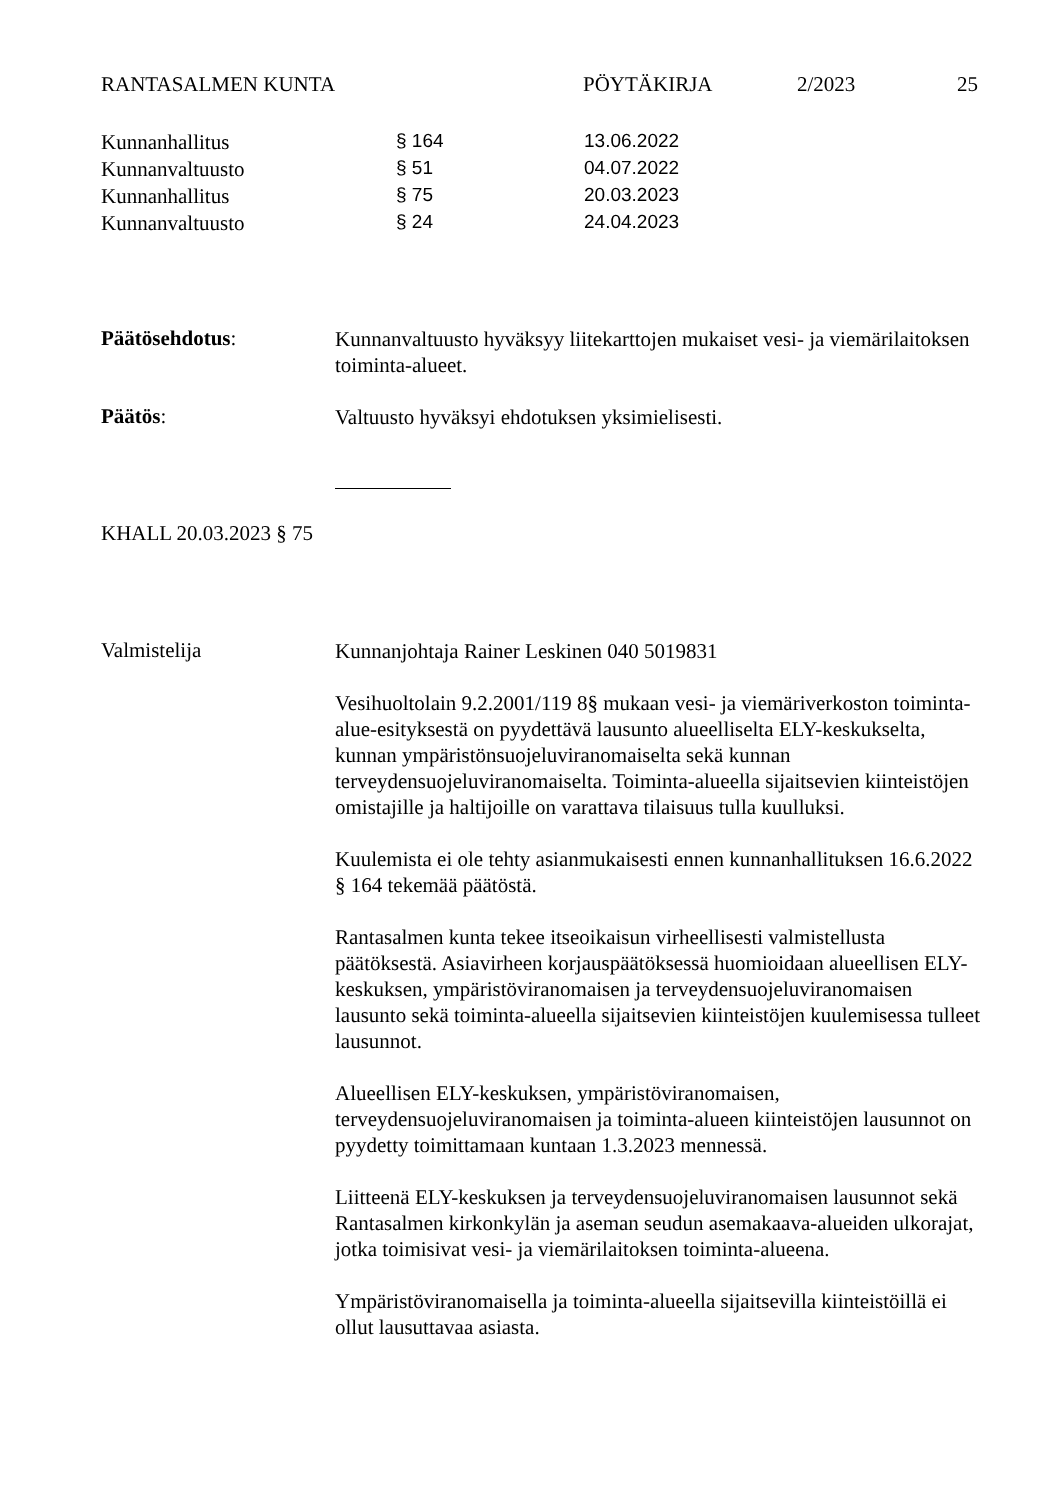RANTASALMEN KUNTA PÖYTÄKIRJA 2/2023 25
| Kunnanhallitus | § 164 | 13.06.2022 |
| Kunnanvaltuusto | § 51 | 04.07.2022 |
| Kunnanhallitus | § 75 | 20.03.2023 |
| Kunnanvaltuusto | § 24 | 24.04.2023 |
Päätösehdotus:
Kunnanvaltuusto hyväksyy liitekarttojen mukaiset vesi- ja viemärilaitoksen toiminta-alueet.
Päätös:
Valtuusto hyväksyi ehdotuksen yksimielisesti.
KHALL 20.03.2023 § 75
Valmistelija
Kunnanjohtaja Rainer Leskinen 040 5019831
Vesihuoltolain 9.2.2001/119 8§ mukaan vesi- ja viemäriverkoston toiminta-alue-esityksestä on pyydettävä lausunto alueelliselta ELY-keskukselta, kunnan ympäristönsuojeluviranomaiselta sekä kunnan terveydensuojeluviranomaiselta. Toiminta-alueella sijaitsevien kiinteistöjen omistajille ja haltijoille on varattava tilaisuus tulla kuulluksi.
Kuulemista ei ole tehty asianmukaisesti ennen kunnanhallituksen 16.6.2022 § 164 tekemää päätöstä.
Rantasalmen kunta tekee itseoikaisun virheellisesti valmistellusta päätöksestä. Asiavirheen korjauspäätöksessä huomioidaan alueellisen ELY-keskuksen, ympäristöviranomaisen ja terveydensuojeluviranomaisen lausunto sekä toiminta-alueella sijaitsevien kiinteistöjen kuulemisessa tulleet lausunnot.
Alueellisen ELY-keskuksen, ympäristöviranomaisen, terveydensuojeluviranomaisen ja toiminta-alueen kiinteistöjen lausunnot on pyydetty toimittamaan kuntaan 1.3.2023 mennessä.
Liitteenä ELY-keskuksen ja terveydensuojeluviranomaisen lausunnot sekä Rantasalmen kirkonkylän ja aseman seudun asemakaava-alueiden ulkorajat, jotka toimisivat vesi- ja viemärilaitoksen toiminta-alueena.
Ympäristöviranomaisella ja toiminta-alueella sijaitsevilla kiinteistöillä ei ollut lausuttavaa asiasta.